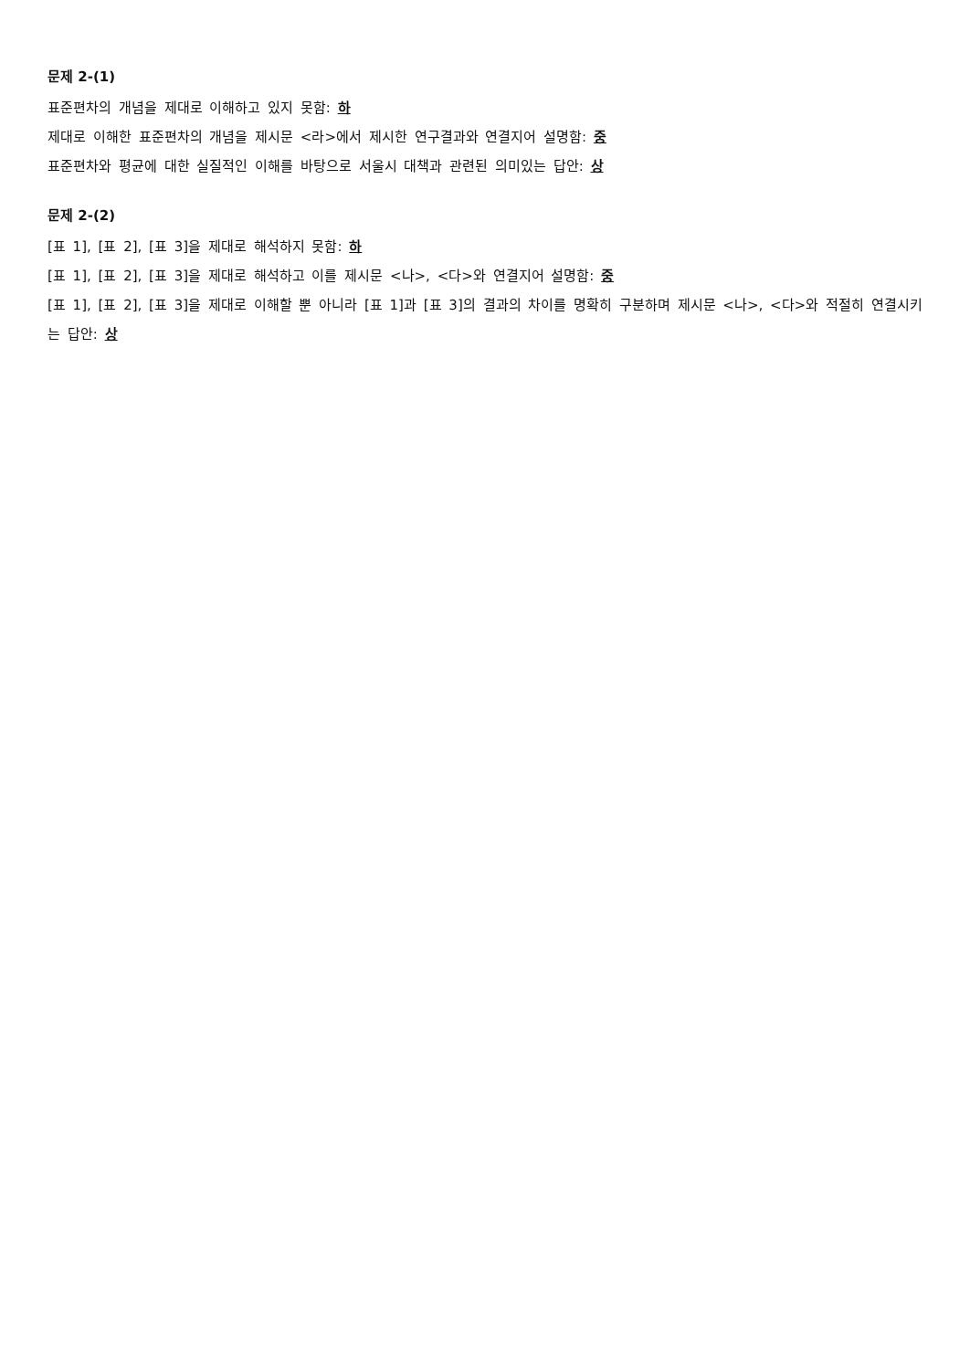문제 2-(1)
표준편차의 개념을 제대로 이해하고 있지 못함: 하
제대로 이해한 표준편차의 개념을 제시문 <라>에서 제시한 연구결과와 연결지어 설명함: 중
표준편차와 평균에 대한 실질적인 이해를 바탕으로 서울시 대책과 관련된 의미있는 답안: 상
문제 2-(2)
[표 1], [표 2], [표 3]을 제대로 해석하지 못함: 하
[표 1], [표 2], [표 3]을 제대로 해석하고 이를 제시문 <나>, <다>와 연결지어 설명함: 중
[표 1], [표 2], [표 3]을 제대로 이해할 뿐 아니라 [표 1]과 [표 3]의 결과의 차이를 명확히 구분하며 제시문 <나>, <다>와 적절히 연결시키는 답안: 상